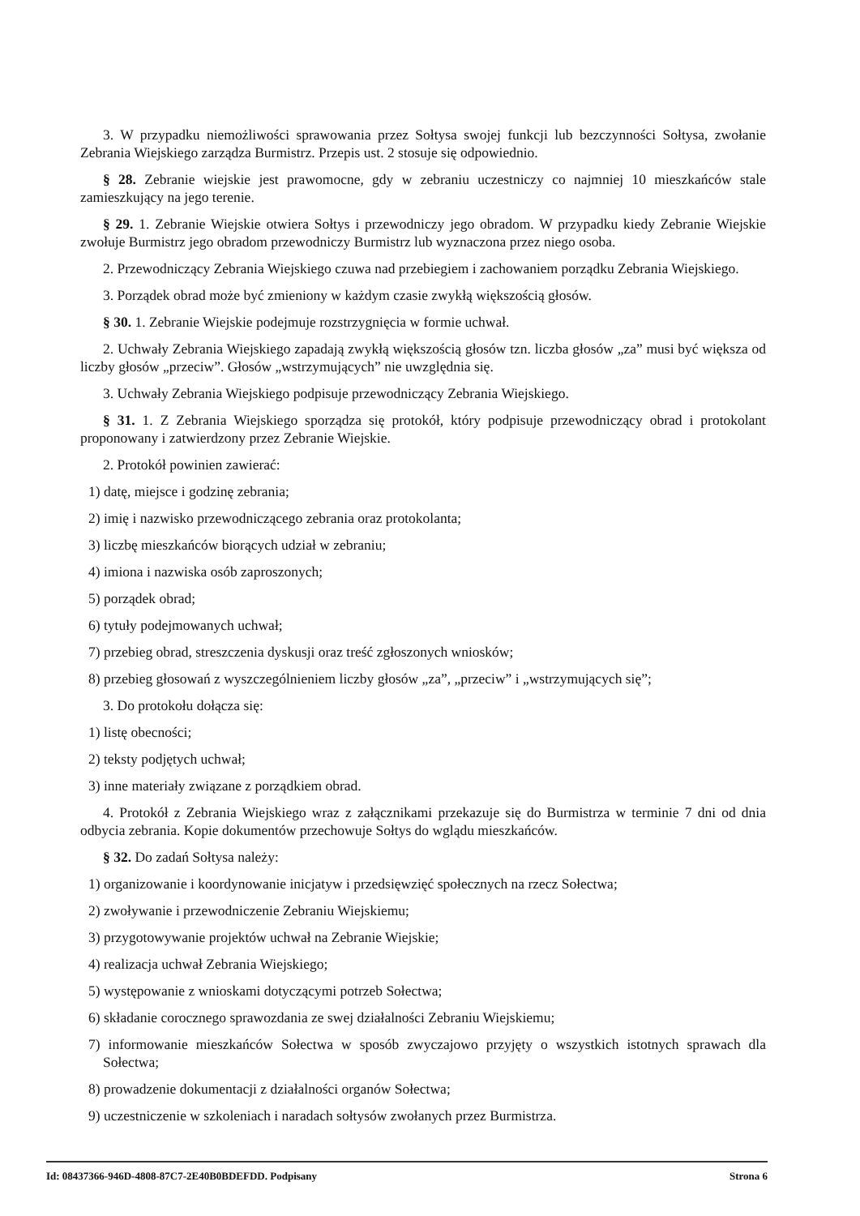3. W przypadku niemożliwości sprawowania przez Sołtysa swojej funkcji lub bezczynności Sołtysa, zwołanie Zebrania Wiejskiego zarządza Burmistrz. Przepis ust. 2 stosuje się odpowiednio.
§ 28. Zebranie wiejskie jest prawomocne, gdy w zebraniu uczestniczy co najmniej 10 mieszkańców stale zamieszkujący na jego terenie.
§ 29. 1. Zebranie Wiejskie otwiera Sołtys i przewodniczy jego obradom. W przypadku kiedy Zebranie Wiejskie zwołuje Burmistrz jego obradom przewodniczy Burmistrz lub wyznaczona przez niego osoba.
2. Przewodniczący Zebrania Wiejskiego czuwa nad przebiegiem i zachowaniem porządku Zebrania Wiejskiego.
3. Porządek obrad może być zmieniony w każdym czasie zwykłą większością głosów.
§ 30. 1. Zebranie Wiejskie podejmuje rozstrzygnięcia w formie uchwał.
2. Uchwały Zebrania Wiejskiego zapadają zwykłą większością głosów tzn. liczba głosów „za” musi być większa od liczby głosów „przeciw”. Głosów „wstrzymujących” nie uwzględnia się.
3. Uchwały Zebrania Wiejskiego podpisuje przewodniczący Zebrania Wiejskiego.
§ 31. 1. Z Zebrania Wiejskiego sporządza się protokół, który podpisuje przewodniczący obrad i protokolant proponowany i zatwierdzony przez Zebranie Wiejskie.
2. Protokół powinien zawierać:
1) datę, miejsce i godzinę zebrania;
2) imię i nazwisko przewodniczącego zebrania oraz protokolanta;
3) liczbę mieszkańców biorących udział w zebraniu;
4) imiona i nazwiska osób zaproszonych;
5) porządek obrad;
6) tytuły podejmowanych uchwał;
7) przebieg obrad, streszczenia dyskusji oraz treść zgłoszonych wniosków;
8) przebieg głosowań z wyszczególnieniem liczby głosów „za”, „przeciw” i „wstrzymujących się”;
3. Do protokołu dołącza się:
1) listę obecności;
2) teksty podjętych uchwał;
3) inne materiały związane z porządkiem obrad.
4. Protokół z Zebrania Wiejskiego wraz z załącznikami przekazuje się do Burmistrza w terminie 7 dni od dnia odbycia zebrania. Kopie dokumentów przechowuje Sołtys do wglądu mieszkańców.
§ 32. Do zadań Sołtysa należy:
1) organizowanie i koordynowanie inicjatyw i przedsięwzięć społecznych na rzecz Sołectwa;
2) zwoływanie i przewodniczenie Zebraniu Wiejskiemu;
3) przygotowywanie projektów uchwał na Zebranie Wiejskie;
4) realizacja uchwał Zebrania Wiejskiego;
5) występowanie z wnioskami dotyczącymi potrzeb Sołectwa;
6) składanie corocznego sprawozdania ze swej działalności Zebraniu Wiejskiemu;
7) informowanie mieszkańców Sołectwa w sposób zwyczajowo przyjęty o wszystkich istotnych sprawach dla Sołectwa;
8) prowadzenie dokumentacji z działalności organów Sołectwa;
9) uczestniczenie w szkoleniach i naradach sołtysów zwołanych przez Burmistrza.
Id: 08437366-946D-4808-87C7-2E40B0BDEFDD. Podpisany Strona 6